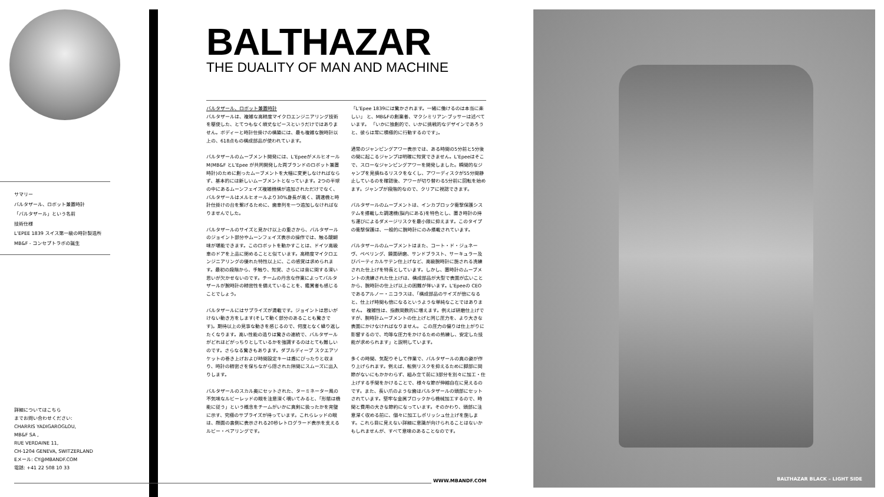サマリー
バルタザール、ロボット兼置時計
「バルタザール」という名前
技術仕様
L’EPEE 1839 スイス第一級の時計製造所
MB&F - コンセプトラボの誕生
詳細についてはこちら
までお問い合わせください:
CHARRIS YADIGAROGLOU,
MB&F SA ,
RUE VERDAINE 11,
CH-1204 GENEVA, SWITZERLAND
Eメール: CY@MBANDF.COM
電話: +41 22 508 10 33
BALTHAZAR
THE DUALITY OF MAN AND MACHINE
バルタザール、ロボット兼置時計
バルタザールは、複雑な高精度マイクロエンジニアリング技術を駆使した、とてつもなく頑丈なピースというだけではありません。ボディーと時計仕掛けの構築には、最も複雑な腕時計以上の、618点もの構成部品が使われています。
バルタザールのムーブメント開発には、L’EpeeがメルヒオールM(MB&F とL’Epee が共同開発した両ブランドのロボット兼置時計)のために創ったムーブメントを大幅に変更しなければならず、基本的には新しいムーブメントとなっています。2つの半球の中にあるムーンフェイズ複雑機構が追加されただけでなく、バルタザールはメルヒオールより30%身長が高く、調速機と時計仕掛けの台を繋げるために、歯車列を一つ追加しなければなりませんでした。
バルタザールのサイズと見かけ以上の重さから、バルタザールのジョイント部分やムーンフェイズ表示の操作では、触る醍醐味が堪能できます。このロボットを動かすことは、ドイツ高級車のドアを上品に閉めることと似ています。高精度マイクロエンジニアリングの優れた特性以上に、この感覚は求められます。最初の段階から、手触り、知覚、さらには音に関する深い思いが欠かせないのです。チームの丹念な作業によってバルタザールが腕時計の精密性を備えていることを、鑑賞者も感じることでしょう。
バルタザールにはサプライズが満載です。ジョイントは思いがけない動き方をします(そして動く部分のあることも驚きです)。期待以上の見事な動きを感じるので、何度となく繰り返したくなります。高い性能の造りは驚きの連続で、バルタザールがどれほどがっちりとしているかを強調するのはとても難しいのです。さらなる驚きもあります。ダブルディープ スクエアソケットの巻き上げおよび時間設定キーは盾にぴったりと収まり、時計の精密さを保ちながら隠された隙間にスムーズに出入りします。
バルタザールのスカル奥にセットされた、ターミネーター風の不気味なルビーレッドの眼を注意深く覗いてみると、「形態は機能に従う」という概念をチームがいかに真剣に扱ったかを完璧に示す、究極のサプライズが待っています。これらレッドの眼は、顔面の裏側に表示される20秒レトログラード表示を支えるルビー・ベアリングです。
「L’Epee 1839には驚かされます。一緒に働けるのは本当に楽しい」 と、MB&Fの創業者、マクシミリアン·ブッサーは述べています。 「いかに独創的で、いかに挑戦的なデザインであろうと、彼らは常に積極的に行動するのです」。
通常のジャンピングアワー表示では、ある時間の5分前と5分後の間に起こるジャンプは明確に知覚できません。L’Epeeはそこで、スローなジャンピングアワーを開発しました。瞬間的なジャンプを見損ねるリスクをなくし、アワーディスクが55分間静止しているのを確認後、アワーが切り替わる5分前に回転を始めます。ジャンプが段階的なので、クリアに視認できます。
バルタザールのムーブメントは、インカブロック衝撃保護システムを搭載した調速機(脳内にある)を特色とし、置き時計の持ち運びによるダメージリスクを最小限に抑えます。このタイプの衝撃保護は、一般的に腕時計にのみ搭載されています。
バルタザールのムーブメントはまた、コート・ド・ジュネーヴ、ペベリング、鏡面研磨、サンドブラスト、サーキュラー及びバーティカルサテン仕上げなど、高級腕時計に施される洗練された仕上げを特長としています。しかし、置時計のムーブメントの洗練された仕上げは、構成部品が大型で表面が広いことから、腕時計の仕上げ以上の困難が伴います。L’Epeeの CEOであるアルノー・ニコラスは、「構成部品のサイズが倍になると、仕上げ時間も倍になるというような単純なことではありません。 複雑性は、指数関数的に増えます。例えば研磨仕上げですが、腕時計ムーブメントの仕上げと同じ圧力を、より大きな表面にかけなければなりません。 この圧力の偏りは仕上がりに影響するので、均等な圧力をかけるための熟練し、安定した技能が求められます」と説明しています。
多くの時間、気配りそして作業で、バルタザールの真の姿が作り上げられます。例えば、転倒リスクを抑えるために脚部に関節がないにもかかわらず、組み立て前に3部分を別々に加工・仕上げする手間をかけることで、様々な節が伸縮自在に見えるのです。また、長い爪のような歯はバルタザールの頭部にセットされています。堅牢な金属ブロックから機械加工するので、時間と費用の大きな節約になっています。そのかわり、頭部に注意深く収める前に、個々に加工しポリッシュ仕上げを施します。これら目に見えない詳細に意識が向けられることはないかもしれませんが、すべて意味のあることなのです。
WWW.MBANDF.COM
BALTHAZAR BLACK – LIGHT SIDE